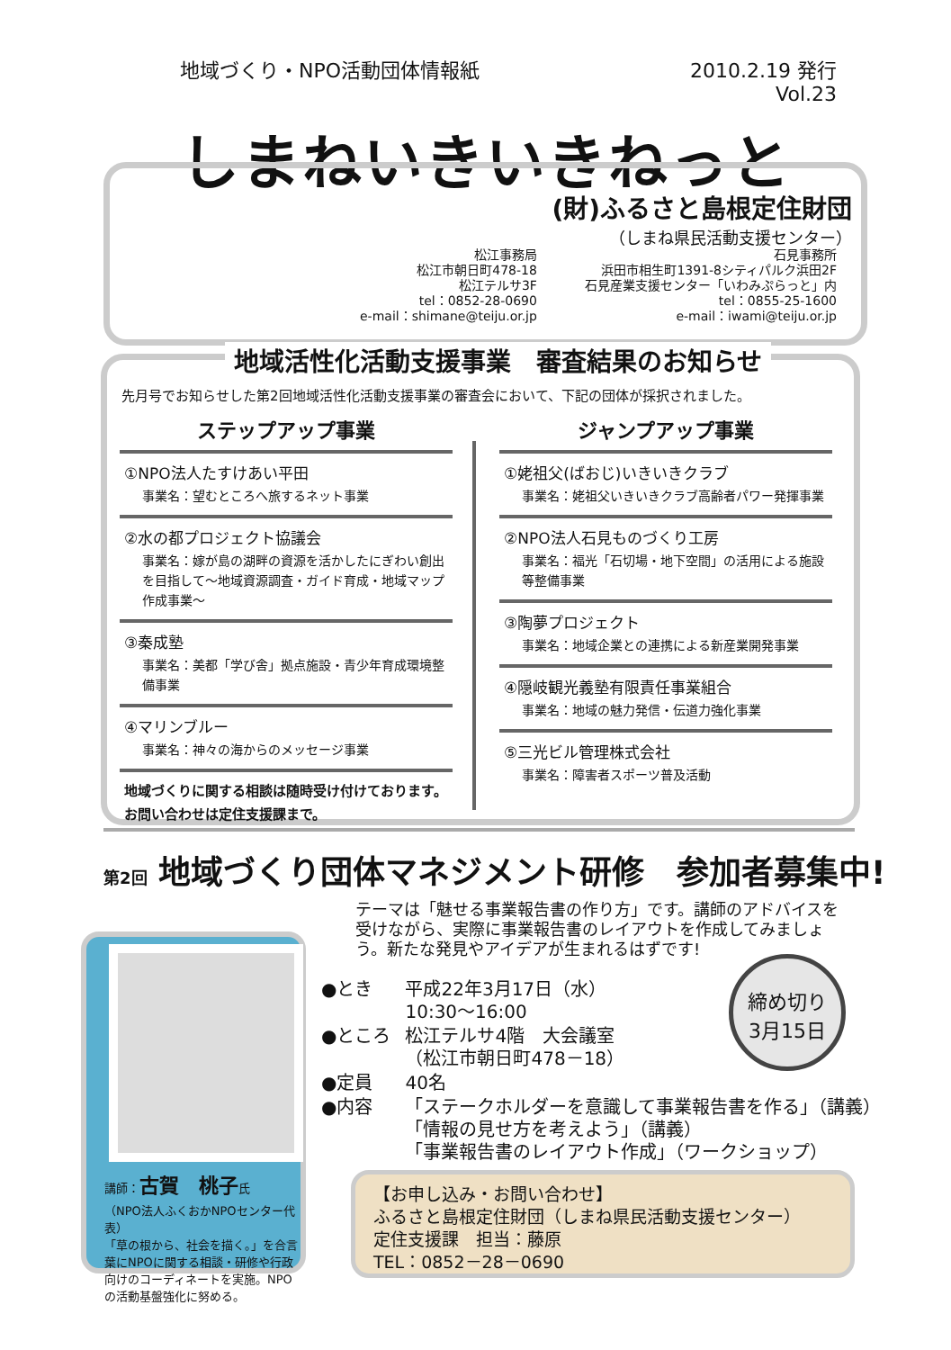地域づくり・NPO活動団体情報紙 2010.2.19 発行
Vol.23
しまねいきいきねっと
(財)ふるさと島根定住財団
（しまね県民活動支援センター）
松江事務局
松江市朝日町478-18
松江テルサ3F
tel：0852-28-0690
e-mail：shimane@teiju.or.jp
石見事務所
浜田市相生町1391-8シティパルク浜田2F
石見産業支援センター「いわみぷらっと」内
tel：0855-25-1600
e-mail：iwami@teiju.or.jp
地域活性化活動支援事業　審査結果のお知らせ
先月号でお知らせした第2回地域活性化活動支援事業の審査会において、下記の団体が採択されました。
ステップアップ事業
①NPO法人たすけあい平田
事業名：望むところへ旅するネット事業
②水の都プロジェクト協議会
事業名：嫁が島の湖畔の資源を活かしたにぎわい創出を目指して～地域資源調査・ガイド育成・地域マップ作成事業～
③秦成塾
事業名：美都「学び舎」拠点施設・青少年育成環境整備事業
④マリンブルー
事業名：神々の海からのメッセージ事業
地域づくりに関する相談は随時受け付けております。お問い合わせは定住支援課まで。
ジャンプアップ事業
①姥祖父(ばおじ)いきいきクラブ
事業名：姥祖父いきいきクラブ高齢者パワー発揮事業
②NPO法人石見ものづくり工房
事業名：福光「石切場・地下空間」の活用による施設等整備事業
③陶夢プロジェクト
事業名：地域企業との連携による新産業開発事業
④隠岐観光義塾有限責任事業組合
事業名：地域の魅力発信・伝道力強化事業
⑤三光ビル管理株式会社
事業名：障害者スポーツ普及活動
第2回 地域づくり団体マネジメント研修　参加者募集中!
テーマは「魅せる事業報告書の作り方」です。講師のアドバイスを受けながら、実際に事業報告書のレイアウトを作成してみましょう。新たな発見やアイデアが生まれるはずです!
講師：古賀　桃子氏
（NPO法人ふくおかNPOセンター代表）
「草の根から、社会を描く。」を合言葉にNPOに関する相談・研修や行政向けのコーディネートを実施。NPOの活動基盤強化に努める。
| ●とき | 平成22年3月17日（水） 10:30～16:00 |
| ●ところ | 松江テルサ4階 大会議室 （松江市朝日町478－18） |
| ●定員 | 40名 |
| ●内容 | 「ステークホルダーを意識して事業報告書を作る」（講義） 「情報の見せ方を考えよう」（講義） 「事業報告書のレイアウト作成」（ワークショップ） |
締め切り
3月15日
【お申し込み・お問い合わせ】
ふるさと島根定住財団（しまね県民活動支援センター）
定住支援課　担当：藤原
TEL：0852－28－0690